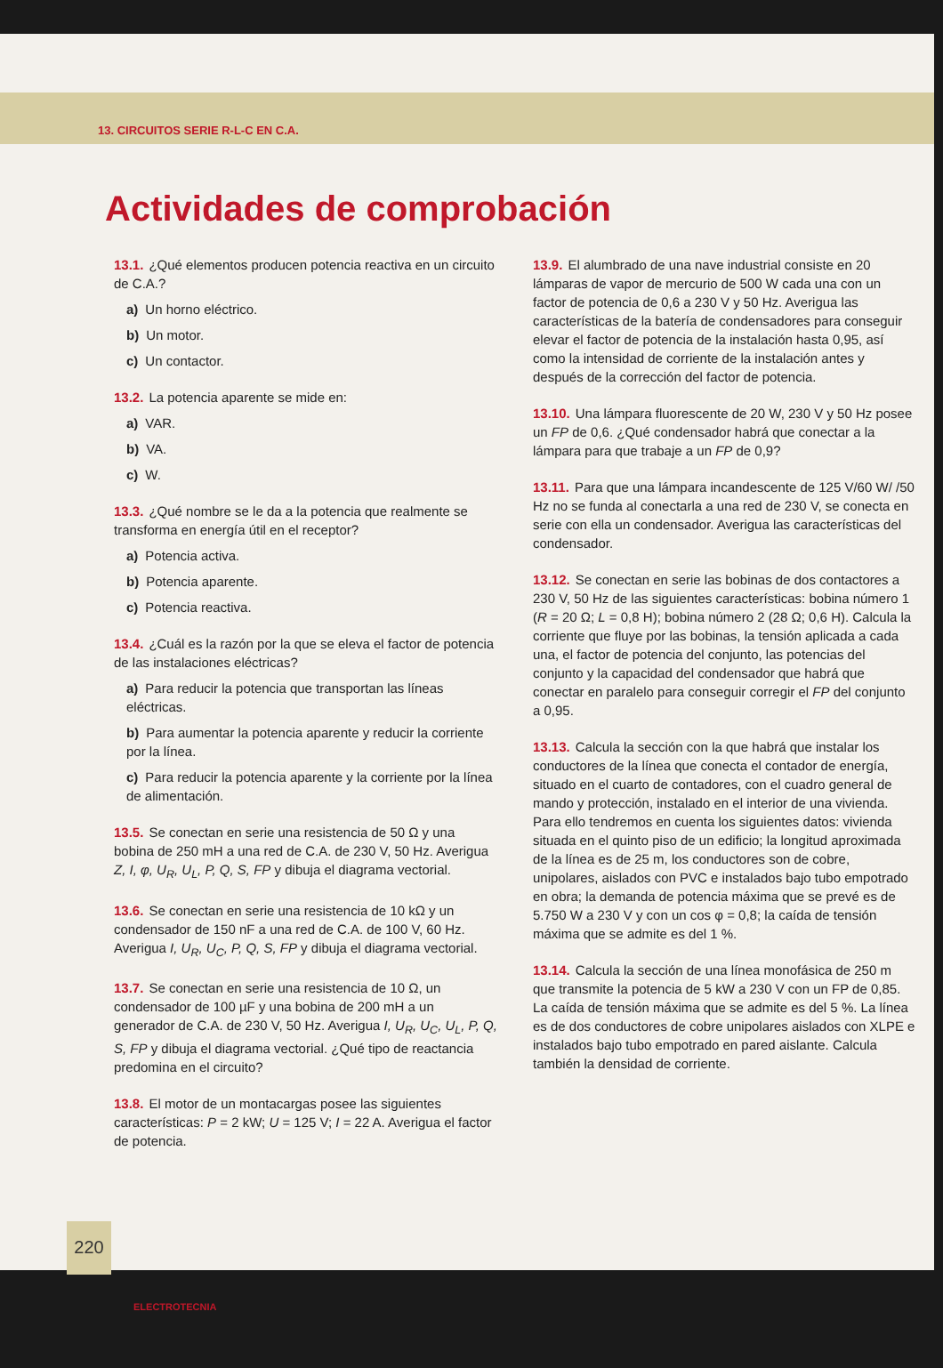13. CIRCUITOS SERIE R-L-C EN C.A.
Actividades de comprobación
13.1. ¿Qué elementos producen potencia reactiva en un circuito de C.A.?
a) Un horno eléctrico.
b) Un motor.
c) Un contactor.
13.2. La potencia aparente se mide en:
a) VAR.
b) VA.
c) W.
13.3. ¿Qué nombre se le da a la potencia que realmente se transforma en energía útil en el receptor?
a) Potencia activa.
b) Potencia aparente.
c) Potencia reactiva.
13.4. ¿Cuál es la razón por la que se eleva el factor de potencia de las instalaciones eléctricas?
a) Para reducir la potencia que transportan las líneas eléctricas.
b) Para aumentar la potencia aparente y reducir la corriente por la línea.
c) Para reducir la potencia aparente y la corriente por la línea de alimentación.
13.5. Se conectan en serie una resistencia de 50 Ω y una bobina de 250 mH a una red de C.A. de 230 V, 50 Hz. Averigua Z, I, φ, U<sub>R</sub>, U<sub>L</sub>, P, Q, S, FP y dibuja el diagrama vectorial.
13.6. Se conectan en serie una resistencia de 10 kΩ y un condensador de 150 nF a una red de C.A. de 100 V, 60 Hz. Averigua I, U<sub>R</sub>, U<sub>C</sub>, P, Q, S, FP y dibuja el diagrama vectorial.
13.7. Se conectan en serie una resistencia de 10 Ω, un condensador de 100 µF y una bobina de 200 mH a un generador de C.A. de 230 V, 50 Hz. Averigua I, U<sub>R</sub>, U<sub>C</sub>, U<sub>L</sub>, P, Q, S, FP y dibuja el diagrama vectorial. ¿Qué tipo de reactancia predomina en el circuito?
13.8. El motor de un montacargas posee las siguientes características: P = 2 kW; U = 125 V; I = 22 A. Averigua el factor de potencia.
13.9. El alumbrado de una nave industrial consiste en 20 lámparas de vapor de mercurio de 500 W cada una con un factor de potencia de 0,6 a 230 V y 50 Hz. Averigua las características de la batería de condensadores para conseguir elevar el factor de potencia de la instalación hasta 0,95, así como la intensidad de corriente de la instalación antes y después de la corrección del factor de potencia.
13.10. Una lámpara fluorescente de 20 W, 230 V y 50 Hz posee un FP de 0,6. ¿Qué condensador habrá que conectar a la lámpara para que trabaje a un FP de 0,9?
13.11. Para que una lámpara incandescente de 125 V/60 W/ /50 Hz no se funda al conectarla a una red de 230 V, se conecta en serie con ella un condensador. Averigua las características del condensador.
13.12. Se conectan en serie las bobinas de dos contactores a 230 V, 50 Hz de las siguientes características: bobina número 1 (R = 20 Ω; L = 0,8 H); bobina número 2 (28 Ω; 0,6 H). Calcula la corriente que fluye por las bobinas, la tensión aplicada a cada una, el factor de potencia del conjunto, las potencias del conjunto y la capacidad del condensador que habrá que conectar en paralelo para conseguir corregir el FP del conjunto a 0,95.
13.13. Calcula la sección con la que habrá que instalar los conductores de la línea que conecta el contador de energía, situado en el cuarto de contadores, con el cuadro general de mando y protección, instalado en el interior de una vivienda. Para ello tendremos en cuenta los siguientes datos: vivienda situada en el quinto piso de un edificio; la longitud aproximada de la línea es de 25 m, los conductores son de cobre, unipolares, aislados con PVC e instalados bajo tubo empotrado en obra; la demanda de potencia máxima que se prevé es de 5.750 W a 230 V y con un cos φ = 0,8; la caída de tensión máxima que se admite es del 1 %.
13.14. Calcula la sección de una línea monofásica de 250 m que transmite la potencia de 5 kW a 230 V con un FP de 0,85. La caída de tensión máxima que se admite es del 5 %. La línea es de dos conductores de cobre unipolares aislados con XLPE e instalados bajo tubo empotrado en pared aislante. Calcula también la densidad de corriente.
220
ELECTROTECNIA